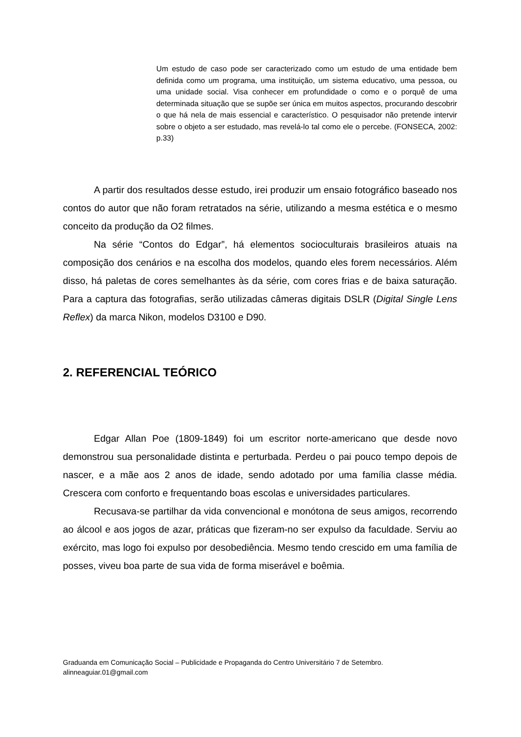Um estudo de caso pode ser caracterizado como um estudo de uma entidade bem definida como um programa, uma instituição, um sistema educativo, uma pessoa, ou uma unidade social. Visa conhecer em profundidade o como e o porquê de uma determinada situação que se supõe ser única em muitos aspectos, procurando descobrir o que há nela de mais essencial e característico. O pesquisador não pretende intervir sobre o objeto a ser estudado, mas revelá-lo tal como ele o percebe. (FONSECA, 2002: p.33)
A partir dos resultados desse estudo, irei produzir um ensaio fotográfico baseado nos contos do autor que não foram retratados na série, utilizando a mesma estética e o mesmo conceito da produção da O2 filmes.
Na série “Contos do Edgar”, há elementos socioculturais brasileiros atuais na composição dos cenários e na escolha dos modelos, quando eles forem necessários. Além disso, há paletas de cores semelhantes às da série, com cores frias e de baixa saturação. Para a captura das fotografias, serão utilizadas câmeras digitais DSLR (Digital Single Lens Reflex) da marca Nikon, modelos D3100 e D90.
2. REFERENCIAL TEÓRICO
Edgar Allan Poe (1809-1849) foi um escritor norte-americano que desde novo demonstrou sua personalidade distinta e perturbada. Perdeu o pai pouco tempo depois de nascer, e a mãe aos 2 anos de idade, sendo adotado por uma família classe média. Crescera com conforto e frequentando boas escolas e universidades particulares.
Recusava-se partilhar da vida convencional e monótona de seus amigos, recorrendo ao álcool e aos jogos de azar, práticas que fizeram-no ser expulso da faculdade. Serviu ao exército, mas logo foi expulso por desobediência. Mesmo tendo crescido em uma família de posses, viveu boa parte de sua vida de forma miserável e boêmia.
Graduanda em Comunicação Social – Publicidade e Propaganda do Centro Universitário 7 de Setembro.
alinneaguiar.01@gmail.com